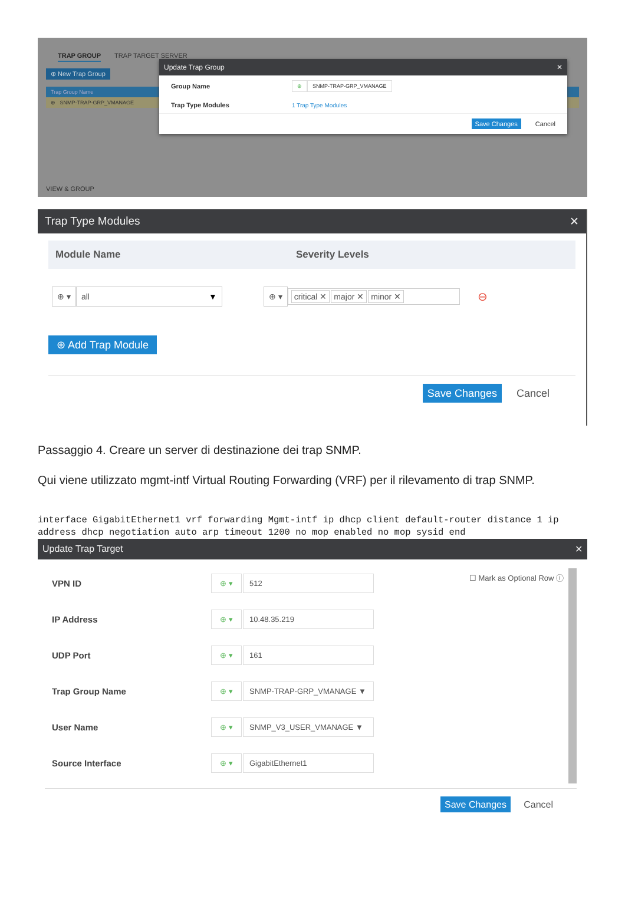TRAP GROUP TRAP TARGET SERVER
⊕ New Trap Group
Trap Group Name
⊕ SNMP-TRAP-GRP_VMANAGE
VIEW & GROUP
Update Trap Group ✕
Group Name ⊕ SNMP-TRAP-GRP_VMANAGE
Trap Type Modules 1 Trap Type Modules
Save Changes Cancel
Trap Type Modules ✕
Module Name Severity Levels
⊕ ▾ all ▼ ⊕ ▾ critical ✕ major ✕ minor ✕ ⊖
⊕ Add Trap Module
Save Changes Cancel
Passaggio 4. Creare un server di destinazione dei trap SNMP.
Qui viene utilizzato mgmt-intf Virtual Routing Forwarding (VRF) per il rilevamento di trap SNMP.
interface GigabitEthernet1 vrf forwarding Mgmt-intf ip dhcp client default-router distance 1 ip address dhcp negotiation auto arp timeout 1200 no mop enabled no mop sysid end
Update Trap Target ✕
☐ Mark as Optional Row ⓘ
VPN ID ⊕ ▾ 512
IP Address ⊕ ▾ 10.48.35.219
UDP Port ⊕ ▾ 161
Trap Group Name ⊕ ▾ SNMP-TRAP-GRP_VMANAGE ▼
User Name ⊕ ▾ SNMP_V3_USER_VMANAGE ▼
Source Interface ⊕ ▾ GigabitEthernet1
Save Changes Cancel